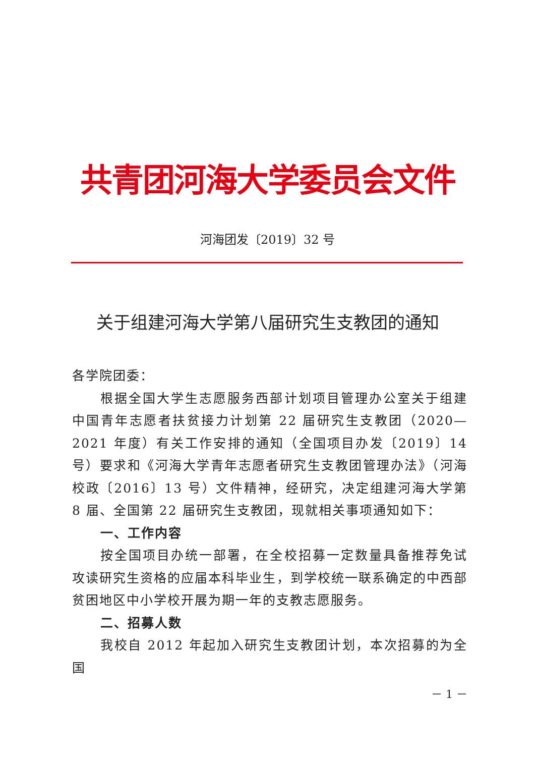共青团河海大学委员会文件
河海团发〔2019〕32 号
关于组建河海大学第八届研究生支教团的通知
各学院团委：
根据全国大学生志愿服务西部计划项目管理办公室关于组建中国青年志愿者扶贫接力计划第 22 届研究生支教团（2020—2021 年度）有关工作安排的通知（全国项目办发〔2019〕14 号）要求和《河海大学青年志愿者研究生支教团管理办法》（河海校政〔2016〕13 号）文件精神，经研究，决定组建河海大学第 8 届、全国第 22 届研究生支教团，现就相关事项通知如下：
一、工作内容
按全国项目办统一部署，在全校招募一定数量具备推荐免试攻读研究生资格的应届本科毕业生，到学校统一联系确定的中西部贫困地区中小学校开展为期一年的支教志愿服务。
二、招募人数
我校自 2012 年起加入研究生支教团计划，本次招募的为全国
－ 1 －